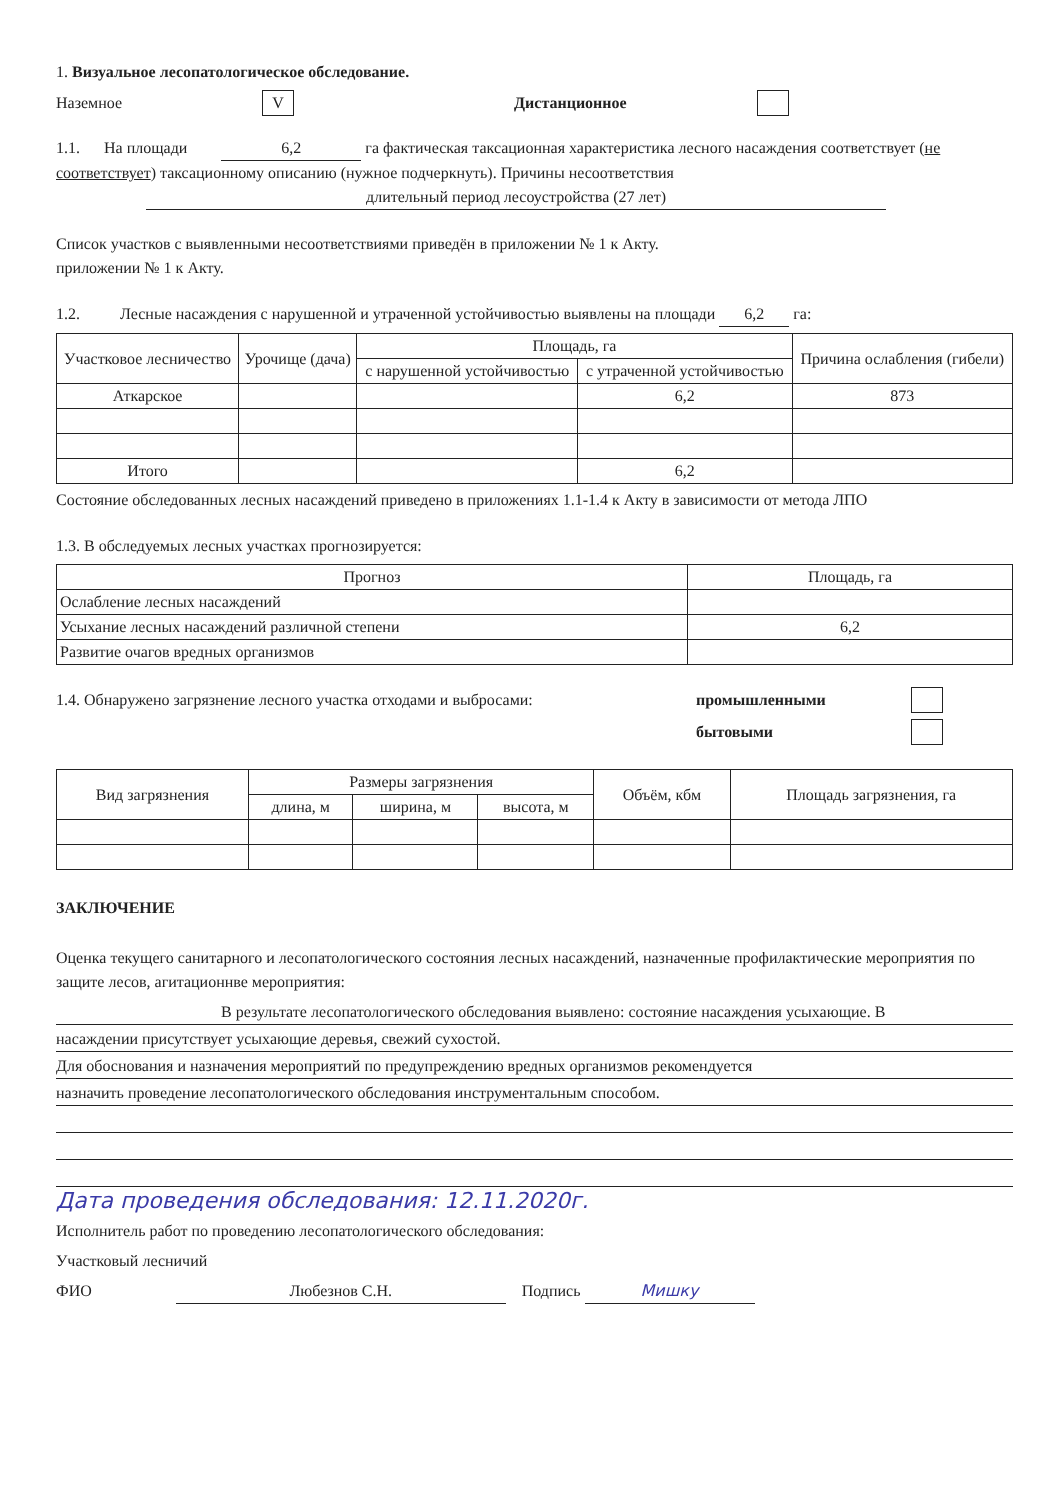1. Визуальное лесопатологическое обследование.
Наземное V Дистанционное
1.1. На площади 6,2 га фактическая таксационная характеристика лесного насаждения соответствует (не соответствует) таксационному описанию (нужное подчеркнуть). Причины несоответствия длительный период лесоустройства (27 лет)
Список участков с выявленными несоответствиями приведён в приложении № 1 к Акту.
приложении № 1 к Акту.
1.2. Лесные насаждения с нарушенной и утраченной устойчивостью выявлены на площади 6,2 га:
| Участковое лесничество | Урочище (дача) | Площадь, га | | Причина ослабления (гибели) |
| --- | --- | --- | --- | --- |
| | | с нарушенной устойчивостью | с утраченной устойчивостью | |
| Аткарское | | | 6,2 | 873 |
| Итого | | | 6,2 | |
Состояние обследованных лесных насаждений приведено в приложениях 1.1-1.4 к Акту в зависимости от метода ЛПО
1.3. В обследуемых лесных участках прогнозируется:
| Прогноз | Площадь, га |
| --- | --- |
| Ослабление лесных насаждений | |
| Усыхание лесных насаждений различной степени | 6,2 |
| Развитие очагов вредных организмов | |
1.4. Обнаружено загрязнение лесного участка отходами и выбросами: промышленными
бытовыми
| Вид загрязнения | Размеры загрязнения | | | Объём, кбм | Площадь загрязнения, га |
| --- | --- | --- | --- | --- | --- |
| | длина, м | ширина, м | высота, м | | |
ЗАКЛЮЧЕНИЕ
Оценка текущего санитарного и лесопатологического состояния лесных насаждений, назначенные профилактические мероприятия по защите лесов, агитационнве мероприятия:
В результате лесопатологического обследования выявлено: состояние насаждения усыхающие. В
насаждении присутствует усыхающие деревья, свежий сухостой.
Для обоснования и назначения мероприятий по предупреждению вредных организмов рекомендуется
назначить проведение лесопатологического обследования инструментальным способом.
Дата проведения обследования: 12.11.2020г.
Исполнитель работ по проведению лесопатологического обследования:
Участковый лесничий
ФИО Любезнов С.Н. Подпись Мишку